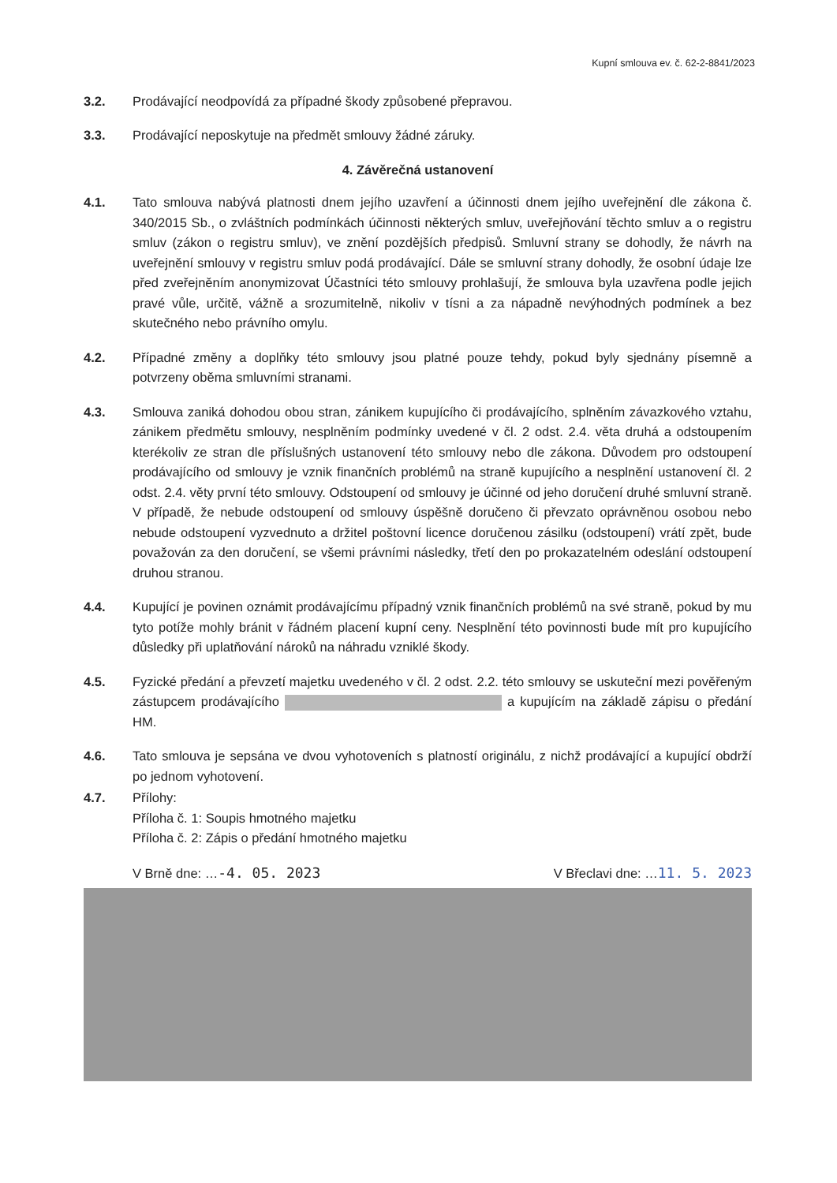Kupní smlouva ev. č. 62-2-8841/2023
3.2. Prodávající neodpovídá za případné škody způsobené přepravou.
3.3. Prodávající neposkytuje na předmět smlouvy žádné záruky.
4. Závěrečná ustanovení
4.1. Tato smlouva nabývá platnosti dnem jejího uzavření a účinnosti dnem jejího uveřejnění dle zákona č. 340/2015 Sb., o zvláštních podmínkách účinnosti některých smluv, uveřejňování těchto smluv a o registru smluv (zákon o registru smluv), ve znění pozdějších předpisů. Smluvní strany se dohodly, že návrh na uveřejnění smlouvy v registru smluv podá prodávající. Dále se smluvní strany dohodly, že osobní údaje lze před zveřejněním anonymizovat Účastníci této smlouvy prohlašují, že smlouva byla uzavřena podle jejich pravé vůle, určitě, vážně a srozumitelně, nikoliv v tísni a za nápadně nevýhodných podmínek a bez skutečného nebo právního omylu.
4.2. Případné změny a doplňky této smlouvy jsou platné pouze tehdy, pokud byly sjednány písemně a potvrzeny oběma smluvními stranami.
4.3. Smlouva zaniká dohodou obou stran, zánikem kupujícího či prodávajícího, splněním závazkového vztahu, zánikem předmětu smlouvy, nesplněním podmínky uvedené v čl. 2 odst. 2.4. věta druhá a odstoupením kterékoliv ze stran dle příslušných ustanovení této smlouvy nebo dle zákona. Důvodem pro odstoupení prodávajícího od smlouvy je vznik finančních problémů na straně kupujícího a nesplnění ustanovení čl. 2 odst. 2.4. věty první této smlouvy. Odstoupení od smlouvy je účinné od jeho doručení druhé smluvní straně. V případě, že nebude odstoupení od smlouvy úspěšně doručeno či převzato oprávněnou osobou nebo nebude odstoupení vyzvednuto a držitel poštovní licence doručenou zásilku (odstoupení) vrátí zpět, bude považován za den doručení, se všemi právními následky, třetí den po prokazatelném odeslání odstoupení druhou stranou.
4.4. Kupující je povinen oznámit prodávajícímu případný vznik finančních problémů na své straně, pokud by mu tyto potíže mohly bránit v řádném placení kupní ceny. Nesplnění této povinnosti bude mít pro kupujícího důsledky při uplatňování nároků na náhradu vzniklé škody.
4.5. Fyzické předání a převzetí majetku uvedeného v čl. 2 odst. 2.2. této smlouvy se uskuteční mezi pověřeným zástupcem prodávajícího a kupujícím na základě zápisu o předání HM.
4.6. Tato smlouva je sepsána ve dvou vyhotoveních s platností originálu, z nichž prodávající a kupující obdrží po jednom vyhotovení.
4.7. Přílohy:
Příloha č. 1: Soupis hmotného majetku
Příloha č. 2: Zápis o předání hmotného majetku
V Brně dne: …-4. 05. 2023 V Břeclavi dne: …11. 5. 2023